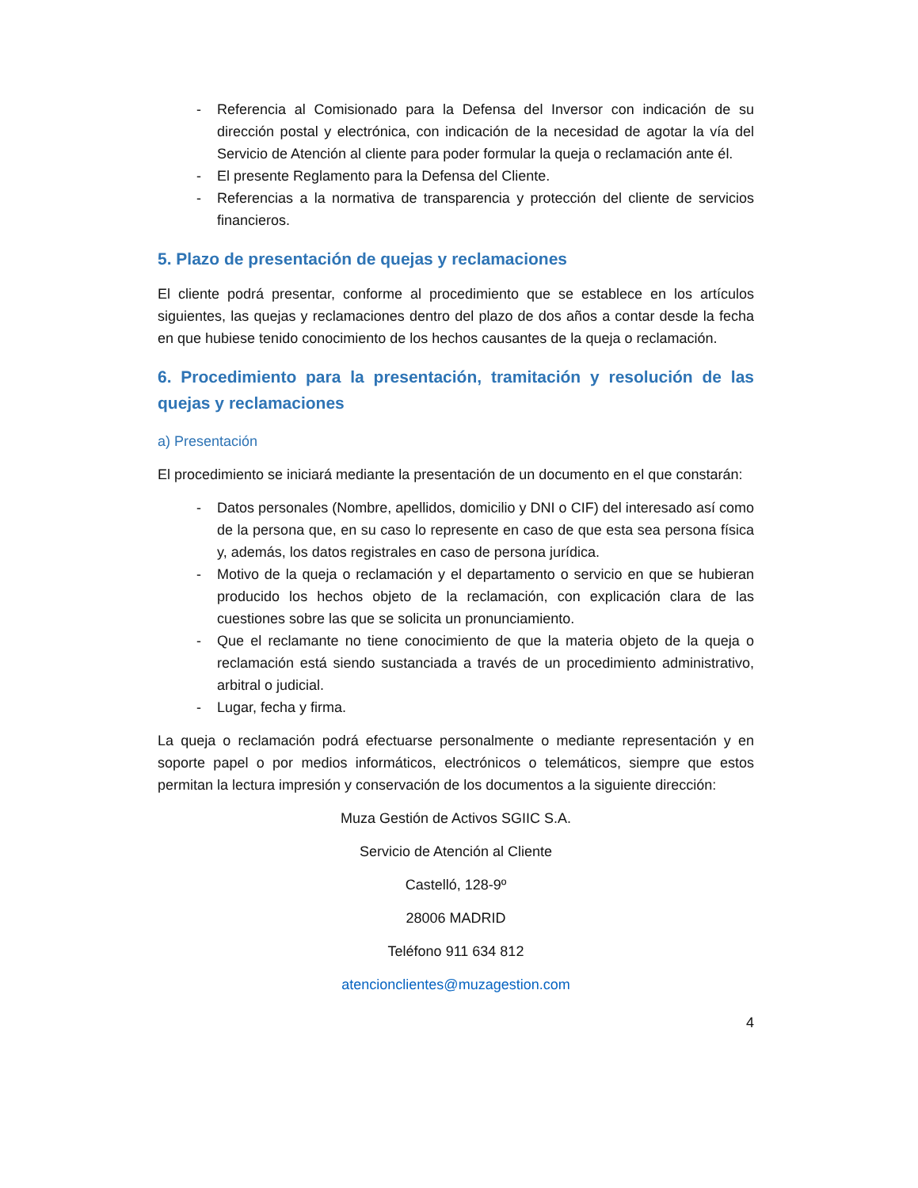- Referencia al Comisionado para la Defensa del Inversor con indicación de su dirección postal y electrónica, con indicación de la necesidad de agotar la vía del Servicio de Atención al cliente para poder formular la queja o reclamación ante él.
- El presente Reglamento para la Defensa del Cliente.
- Referencias a la normativa de transparencia y protección del cliente de servicios financieros.
5. Plazo de presentación de quejas y reclamaciones
El cliente podrá presentar, conforme al procedimiento que se establece en los artículos siguientes, las quejas y reclamaciones dentro del plazo de dos años a contar desde la fecha en que hubiese tenido conocimiento de los hechos causantes de la queja o reclamación.
6. Procedimiento para la presentación, tramitación y resolución de las quejas y reclamaciones
a) Presentación
El procedimiento se iniciará mediante la presentación de un documento en el que constarán:
- Datos personales (Nombre, apellidos, domicilio y DNI o CIF) del interesado así como de la persona que, en su caso lo represente en caso de que esta sea persona física y, además, los datos registrales en caso de persona jurídica.
- Motivo de la queja o reclamación y el departamento o servicio en que se hubieran producido los hechos objeto de la reclamación, con explicación clara de las cuestiones sobre las que se solicita un pronunciamiento.
- Que el reclamante no tiene conocimiento de que la materia objeto de la queja o reclamación está siendo sustanciada a través de un procedimiento administrativo, arbitral o judicial.
- Lugar, fecha y firma.
La queja o reclamación podrá efectuarse personalmente o mediante representación y en soporte papel o por medios informáticos, electrónicos o telemáticos, siempre que estos permitan la lectura impresión y conservación de los documentos a la siguiente dirección:
Muza Gestión de Activos SGIIC S.A.
Servicio de Atención al Cliente
Castelló, 128-9º
28006 MADRID
Teléfono 911 634 812
atencionclientes@muzagestion.com
4